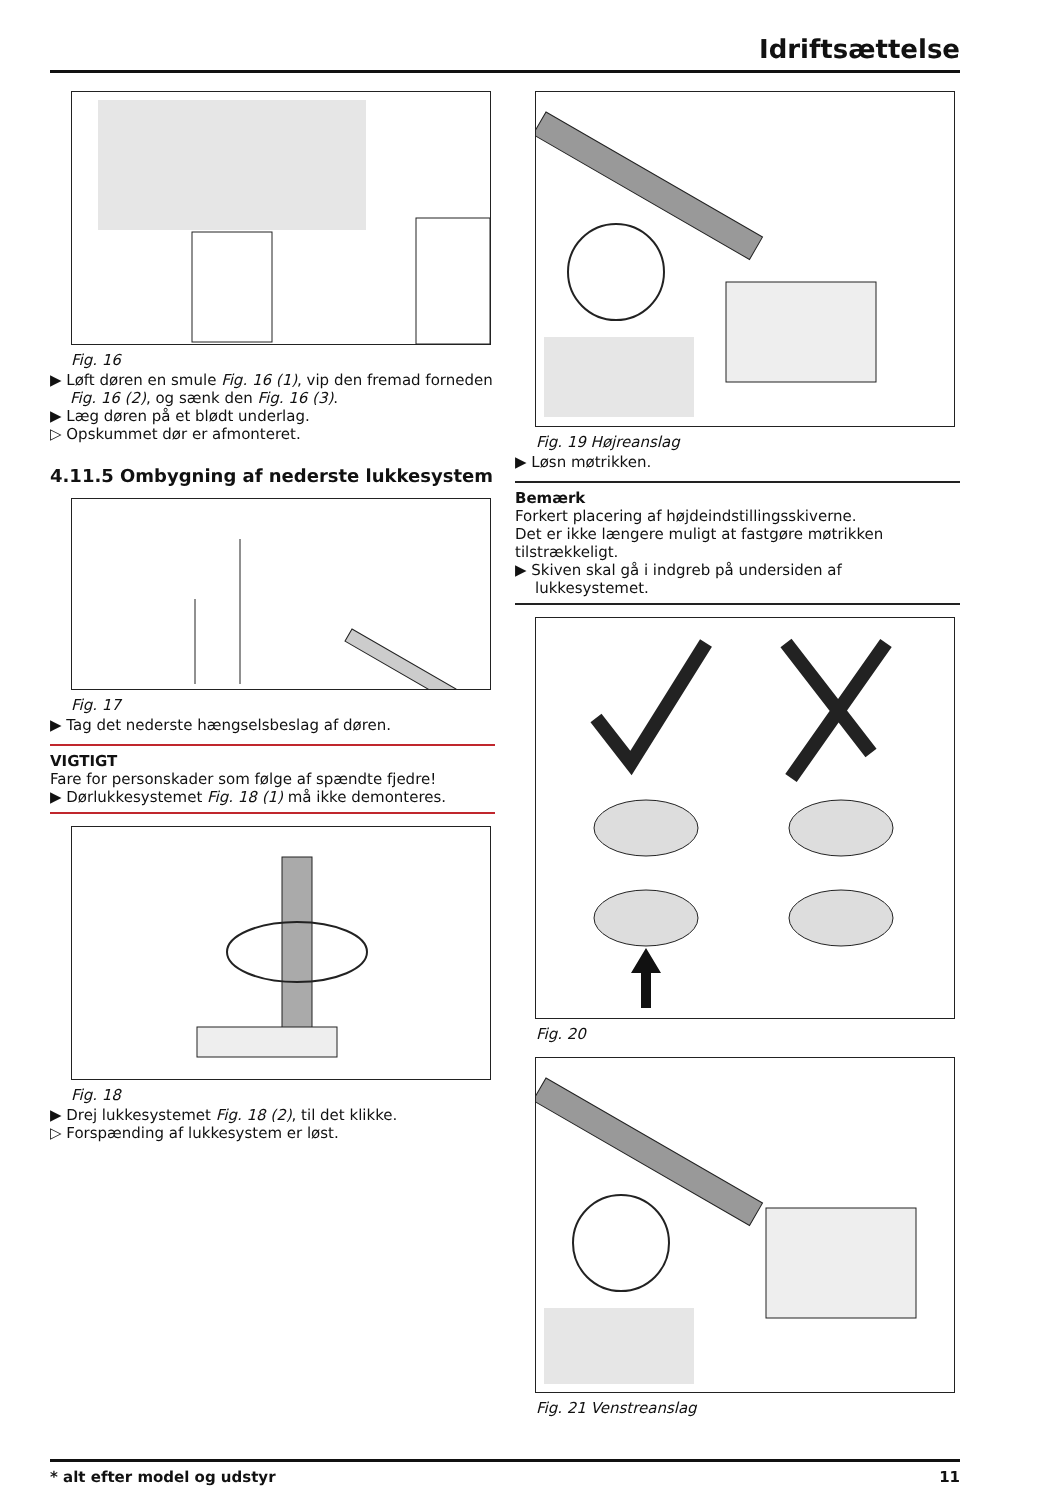Idriftsættelse
Fig. 16
▶ Løft døren en smule Fig. 16 (1), vip den fremad forneden Fig. 16 (2), og sænk den Fig. 16 (3).
▶ Læg døren på et blødt underlag.
▷ Opskummet dør er afmonteret.
4.11.5 Ombygning af nederste lukkesystem
Fig. 17
▶ Tag det nederste hængselsbeslag af døren.
VIGTIGT
Fare for personskader som følge af spændte fjedre!
▶ Dørlukkesystemet Fig. 18 (1) må ikke demonteres.
Fig. 18
▶ Drej lukkesystemet Fig. 18 (2), til det klikke.
▷ Forspænding af lukkesystem er løst.
Fig. 19 Højreanslag
▶ Løsn møtrikken.
Bemærk
Forkert placering af højdeindstillingsskiverne.
Det er ikke længere muligt at fastgøre møtrikken tilstrækkeligt.
▶ Skiven skal gå i indgreb på undersiden af lukkesystemet.
Fig. 20
Fig. 21 Venstreanslag
* alt efter model og udstyr 11